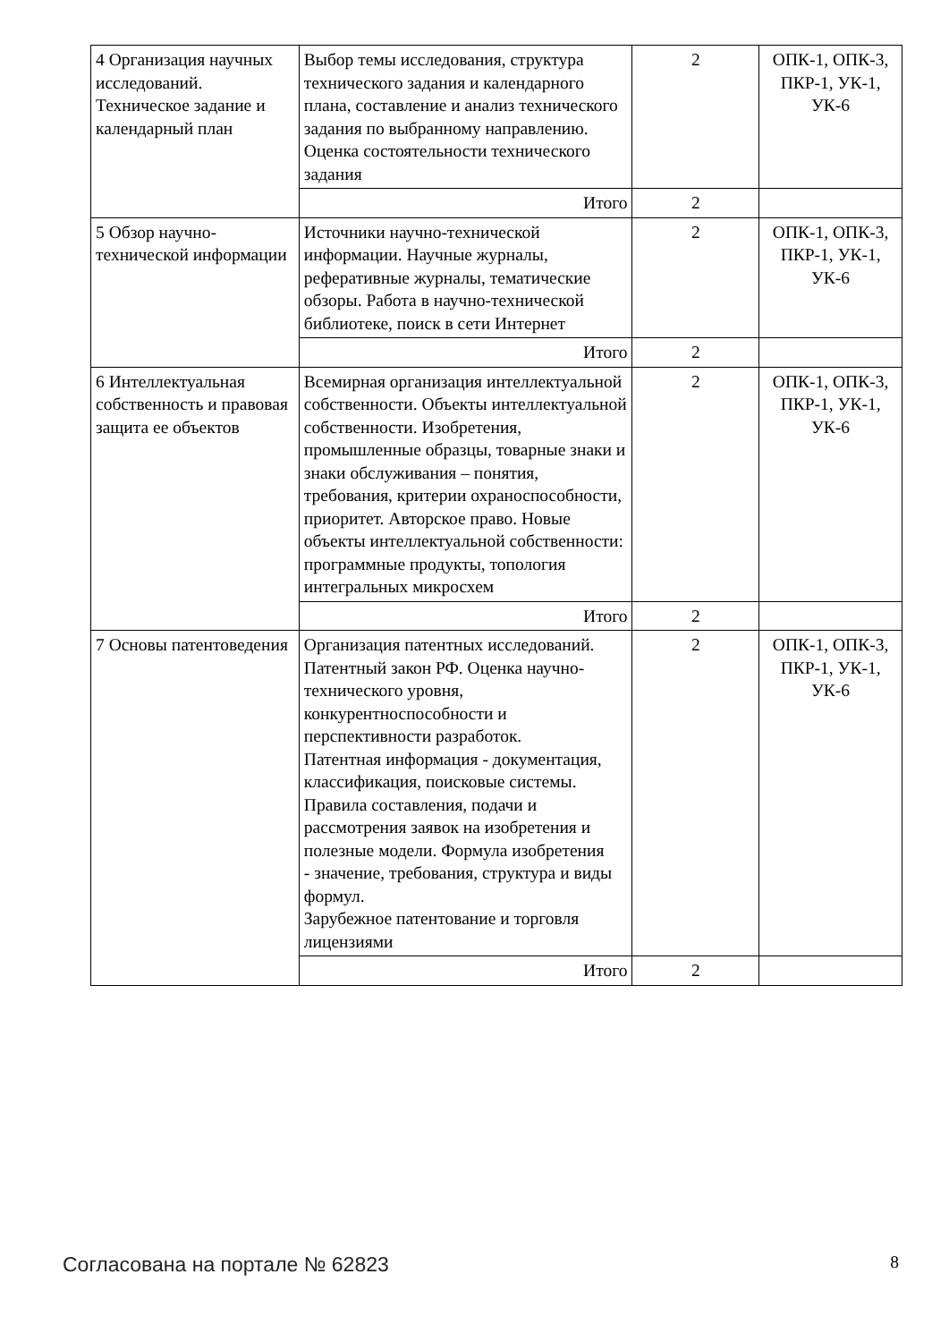| 4 Организация научных исследований. Техническое задание и календарный план | Выбор темы исследования, структура технического задания и календарного плана, составление и анализ технического задания по выбранному направлению. Оценка состоятельности технического задания | 2 | ОПК-1, ОПК-3, ПКР-1, УК-1, УК-6 |
| | Итого | 2 | |
| 5 Обзор научно-технической информации | Источники научно-технической информации. Научные журналы, реферативные журналы, тематические обзоры. Работа в научно-технической библиотеке, поиск в сети Интернет | 2 | ОПК-1, ОПК-3, ПКР-1, УК-1, УК-6 |
| | Итого | 2 | |
| 6 Интеллектуальная собственность и правовая защита ее объектов | Всемирная организация интеллектуальной собственности. Объекты интеллектуальной собственности. Изобретения, промышленные образцы, товарные знаки и знаки обслуживания – понятия, требования, критерии охраноспособности, приоритет. Авторское право. Новые объекты интеллектуальной собственности: программные продукты, топология интегральных микросхем | 2 | ОПК-1, ОПК-3, ПКР-1, УК-1, УК-6 |
| | Итого | 2 | |
| 7 Основы патентоведения | Организация патентных исследований. Патентный закон РФ. Оценка научно-технического уровня, конкурентноспособности и перспективности разработок. Патентная информация - документация, классификация, поисковые системы. Правила составления, подачи и рассмотрения заявок на изобретения и полезные модели. Формула изобретения - значение, требования, структура и виды формул. Зарубежное патентование и торговля лицензиями | 2 | ОПК-1, ОПК-3, ПКР-1, УК-1, УК-6 |
| | Итого | 2 | |
Согласована на портале № 62823 8